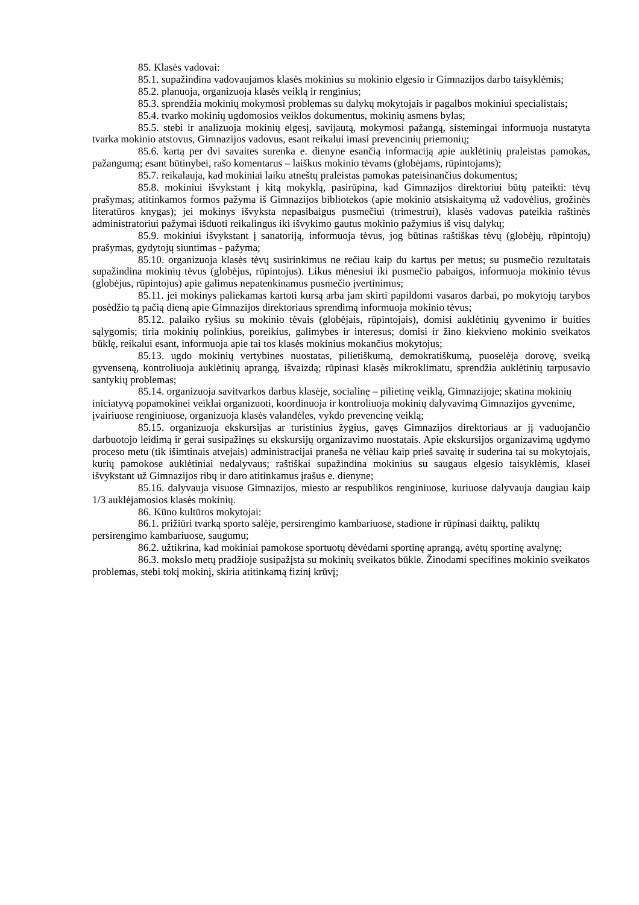85. Klasės vadovai:
85.1. supažindina vadovaujamos klasės mokinius su mokinio elgesio ir Gimnazijos darbo taisyklėmis;
85.2. planuoja, organizuoja klasės veiklą ir renginius;
85.3. sprendžia mokinių mokymosi problemas su dalykų mokytojais ir pagalbos mokiniui specialistais;
85.4. tvarko mokinių ugdomosios veiklos dokumentus, mokinių asmens bylas;
85.5. stebi ir analizuoja mokinių elgesį, savijautą, mokymosi pažangą, sistemingai informuoja nustatyta tvarka mokinio atstovus, Gimnazijos vadovus, esant reikalui imasi prevencinių priemonių;
85.6. kartą per dvi savaites surenka e. dienyne esančią informaciją apie auklėtinių praleistas pamokas, pažangumą; esant būtinybei, rašo komentarus – laiškus mokinio tėvams (globėjams, rūpintojams);
85.7. reikalauja, kad mokiniai laiku atneštų praleistas pamokas pateisinančius dokumentus;
85.8. mokiniui išvykstant į kitą mokyklą, pasirūpina, kad Gimnazijos direktoriui būtų pateikti: tėvų prašymas; atitinkamos formos pažyma iš Gimnazijos bibliotekos (apie mokinio atsiskaitymą už vadovėlius, grožinės literatūros knygas); jei mokinys išvyksta nepasibaigus pusmečiui (trimestrui), klasės vadovas pateikia raštinės administratoriui pažymai išduoti reikalingus iki išvykimo gautus mokinio pažymius iš visų dalykų;
85.9. mokiniui išvykstant į sanatoriją, informuoja tėvus, jog būtinas raštiškas tėvų (globėjų, rūpintojų) prašymas, gydytojų siuntimas - pažyma;
85.10. organizuoja klasės tėvų susirinkimus ne rečiau kaip du kartus per metus; su pusmečio rezultatais supažindina mokinių tėvus (globėjus, rūpintojus). Likus mėnesiui iki pusmečio pabaigos, informuoja mokinio tėvus (globėjus, rūpintojus) apie galimus nepatenkinamus pusmečio įvertinimus;
85.11. jei mokinys paliekamas kartoti kursą arba jam skirti papildomi vasaros darbai, po mokytojų tarybos posėdžio tą pačią dieną apie Gimnazijos direktoriaus sprendimą informuoja mokinio tėvus;
85.12. palaiko ryšius su mokinio tėvais (globėjais, rūpintojais), domisi auklėtinių gyvenimo ir buities sąlygomis; tiria mokinių polinkius, poreikius, galimybes ir interesus; domisi ir žino kiekvieno mokinio sveikatos būklę, reikalui esant, informuoja apie tai tos klasės mokinius mokančius mokytojus;
85.13. ugdo mokinių vertybines nuostatas, pilietiškumą, demokratiškumą, puoselėja dorovę, sveiką gyvenseną, kontroliuoja auklėtinių aprangą, išvaizdą; rūpinasi klasės mikroklimatu, sprendžia auklėtinių tarpusavio santykių problemas;
85.14. organizuoja savitvarkos darbus klasėje, socialinę – pilietinę veiklą, Gimnazijoje; skatina mokinių iniciatyvą popamokinei veiklai organizuoti, koordinuoja ir kontroliuoja mokinių dalyvavimą Gimnazijos gyvenime, įvairiuose renginiuose, organizuoja klasės valandėles, vykdo prevencinę veiklą;
85.15. organizuoja ekskursijas ar turistinius žygius, gavęs Gimnazijos direktoriaus ar jį vaduojančio darbuotojo leidimą ir gerai susipažinęs su ekskursijų organizavimo nuostatais. Apie ekskursijos organizavimą ugdymo proceso metu (tik išimtinais atvejais) administracijai praneša ne vėliau kaip prieš savaitę ir suderina tai su mokytojais, kurių pamokose auklėtiniai nedalyvaus; raštiškai supažindina mokinius su saugaus elgesio taisyklėmis, klasei išvykstant už Gimnazijos ribų ir daro atitinkamus įrašus e. dienyne;
85.16. dalyvauja visuose Gimnazijos, miesto ar respublikos renginiuose, kuriuose dalyvauja daugiau kaip 1/3 auklėjamosios klasės mokinių.
86. Kūno kultūros mokytojai:
86.1. prižiūri tvarką sporto salėje, persirengimo kambariuose, stadione ir rūpinasi daiktų, paliktų persirengimo kambariuose, saugumu;
86.2. užtikrina, kad mokiniai pamokose sportuotų dėvėdami sportinę aprangą, avėtų sportinę avalynę;
86.3. mokslo metų pradžioje susipažįsta su mokinių sveikatos būkle. Žinodami specifines mokinio sveikatos problemas, stebi tokį mokinį, skiria atitinkamą fizinį krūvį;